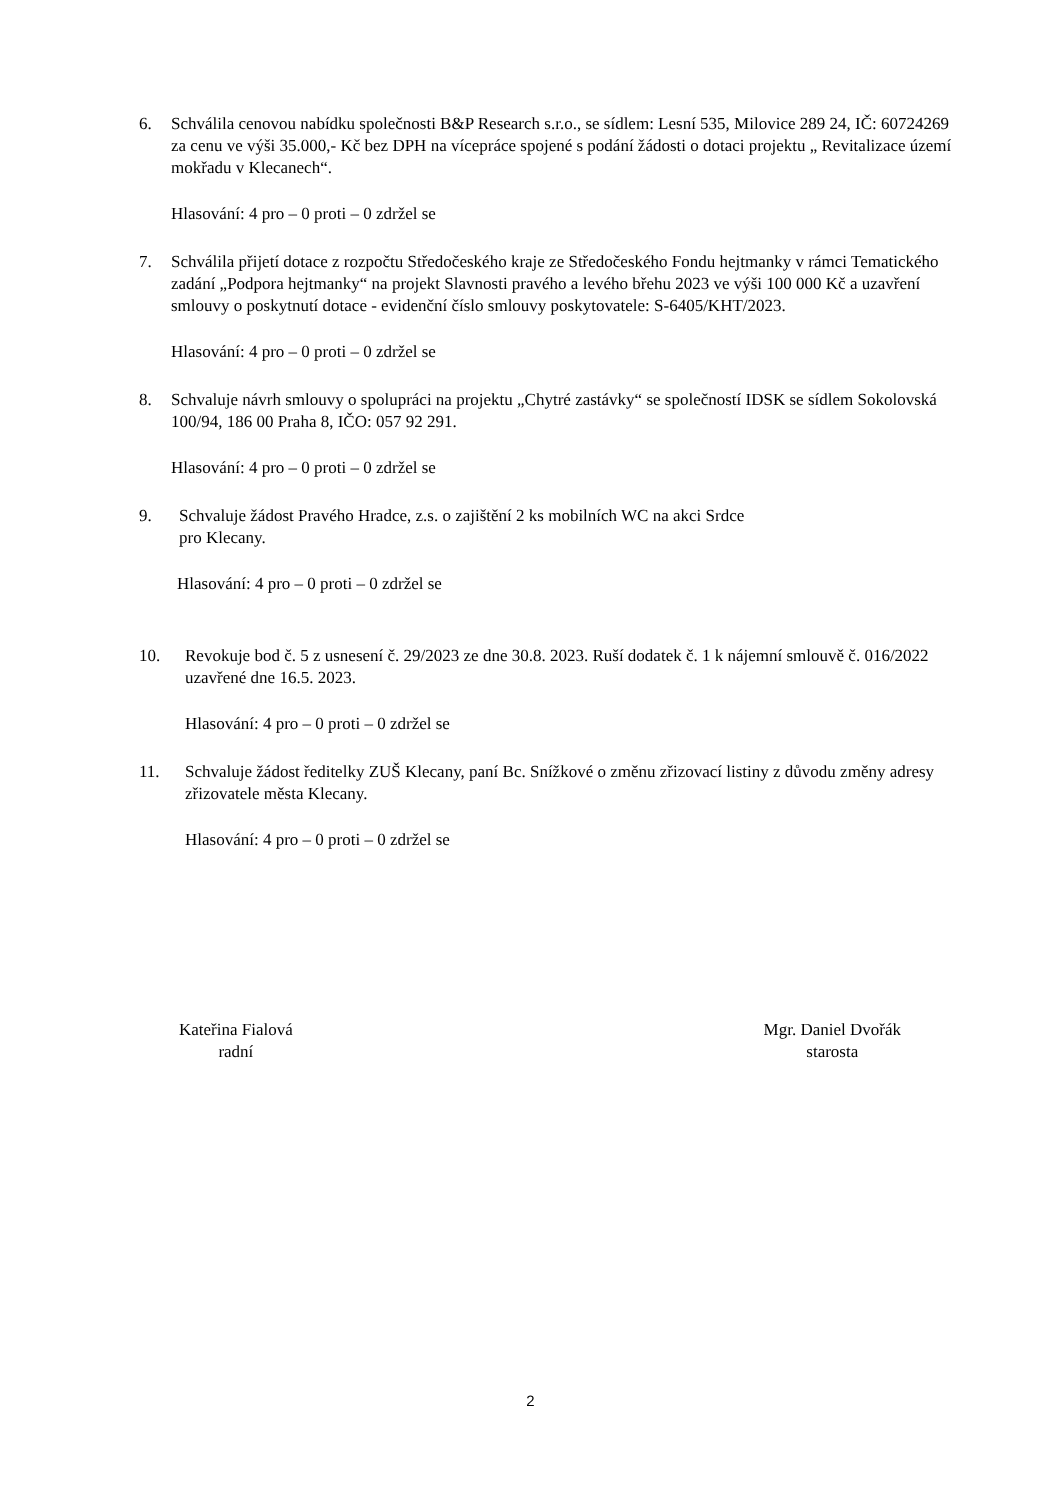6. Schválila cenovou nabídku společnosti B&P Research s.r.o., se sídlem: Lesní 535, Milovice 289 24, IČ: 60724269 za cenu ve výši 35.000,- Kč bez DPH na vícepráce spojené s podání žádosti o dotaci projektu „ Revitalizace území mokřadu v Klecanech“.
Hlasování: 4 pro – 0 proti – 0 zdržel se
7. Schválila přijetí dotace z rozpočtu Středočeského kraje ze Středočeského Fondu hejtmanky v rámci Tematického zadání „Podpora hejtmanky“ na projekt Slavnosti pravého a levého břehu 2023 ve výši 100 000 Kč a uzavření smlouvy o poskytnutí dotace - evidenční číslo smlouvy poskytovatele: S-6405/KHT/2023.
Hlasování: 4 pro – 0 proti – 0 zdržel se
8. Schvaluje návrh smlouvy o spolupráci na projektu „Chytré zastávky“ se společností IDSK se sídlem Sokolovská 100/94, 186 00 Praha 8, IČO: 057 92 291.
Hlasování: 4 pro – 0 proti – 0 zdržel se
9. Schvaluje žádost Pravého Hradce, z.s. o zajištění 2 ks mobilních WC na akci Srdce
pro Klecany.
Hlasování: 4 pro – 0 proti – 0 zdržel se
10. Revokuje bod č. 5 z usnesení č. 29/2023 ze dne 30.8. 2023. Ruší dodatek č. 1 k nájemní smlouvě č. 016/2022 uzavřené dne 16.5. 2023.
Hlasování: 4 pro – 0 proti – 0 zdržel se
11. Schvaluje žádost ředitelky ZUŠ Klecany, paní Bc. Snížkové o změnu zřizovací listiny z důvodu změny adresy zřizovatele města Klecany.
Hlasování: 4 pro – 0 proti – 0 zdržel se
Kateřina Fialová
radní
Mgr. Daniel Dvořák
starosta
2